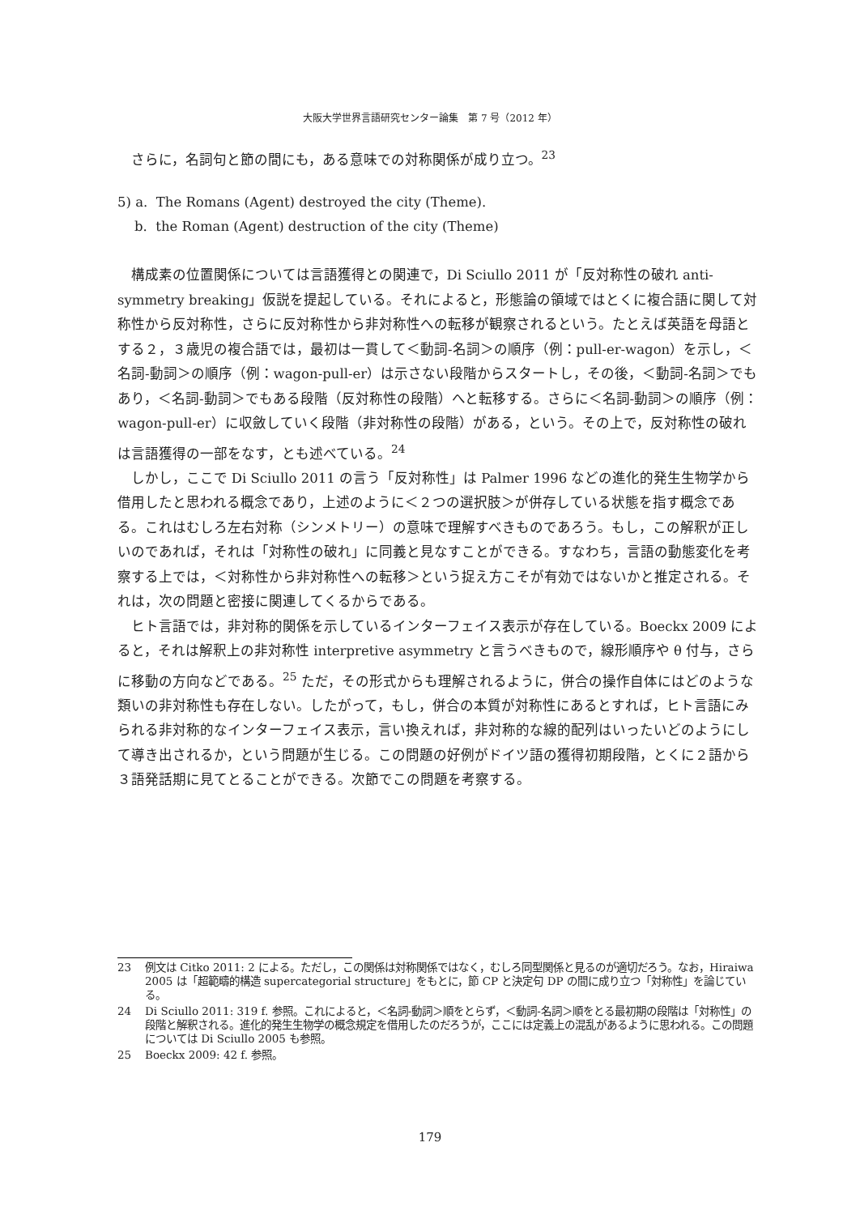大阪大学世界言語研究センター論集　第 7 号（2012 年）
さらに，名詞句と節の間にも，ある意味での対称関係が成り立つ。<sup>23</sup>
5) a. The Romans (Agent) destroyed the city (Theme).
b. the Roman (Agent) destruction of the city (Theme)
構成素の位置関係については言語獲得との関連で，Di Sciullo 2011 が「反対称性の破れ anti-symmetry breaking」仮説を提起している。それによると，形態論の領域ではとくに複合語に関して対称性から反対称性，さらに反対称性から非対称性への転移が観察されるという。たとえば英語を母語とする２，３歳児の複合語では，最初は一貫して＜動詞-名詞＞の順序（例：pull-er-wagon）を示し，＜名詞-動詞＞の順序（例：wagon-pull-er）は示さない段階からスタートし，その後，＜動詞-名詞＞でもあり，＜名詞-動詞＞でもある段階（反対称性の段階）へと転移する。さらに＜名詞-動詞＞の順序（例：wagon-pull-er）に収斂していく段階（非対称性の段階）がある，という。その上で，反対称性の破れは言語獲得の一部をなす，とも述べている。<sup>24</sup>
しかし，ここで Di Sciullo 2011 の言う「反対称性」は Palmer 1996 などの進化的発生生物学から借用したと思われる概念であり，上述のように＜２つの選択肢＞が併存している状態を指す概念である。これはむしろ左右対称（シンメトリー）の意味で理解すべきものであろう。もし，この解釈が正しいのであれば，それは「対称性の破れ」に同義と見なすことができる。すなわち，言語の動態変化を考察する上では，＜対称性から非対称性への転移＞という捉え方こそが有効ではないかと推定される。それは，次の問題と密接に関連してくるからである。
ヒト言語では，非対称的関係を示しているインターフェイス表示が存在している。Boeckx 2009 によると，それは解釈上の非対称性 interpretive asymmetry と言うべきもので，線形順序や θ 付与，さらに移動の方向などである。<sup>25</sup> ただ，その形式からも理解されるように，併合の操作自体にはどのような類いの非対称性も存在しない。したがって，もし，併合の本質が対称性にあるとすれば，ヒト言語にみられる非対称的なインターフェイス表示，言い換えれば，非対称的な線的配列はいったいどのようにして導き出されるか，という問題が生じる。この問題の好例がドイツ語の獲得初期段階，とくに２語から３語発話期に見てとることができる。次節でこの問題を考察する。
23 例文は Citko 2011: 2 による。ただし，この関係は対称関係ではなく，むしろ同型関係と見るのが適切だろう。なお，Hiraiwa 2005 は「超範疇的構造 supercategorial structure」をもとに，節 CP と決定句 DP の間に成り立つ「対称性」を論じている。
24 Di Sciullo 2011: 319 f. 参照。これによると，＜名詞-動詞＞順をとらず，＜動詞-名詞＞順をとる最初期の段階は「対称性」の段階と解釈される。進化的発生生物学の概念規定を借用したのだろうが，ここには定義上の混乱があるように思われる。この問題については Di Sciullo 2005 も参照。
25 Boeckx 2009: 42 f. 参照。
179